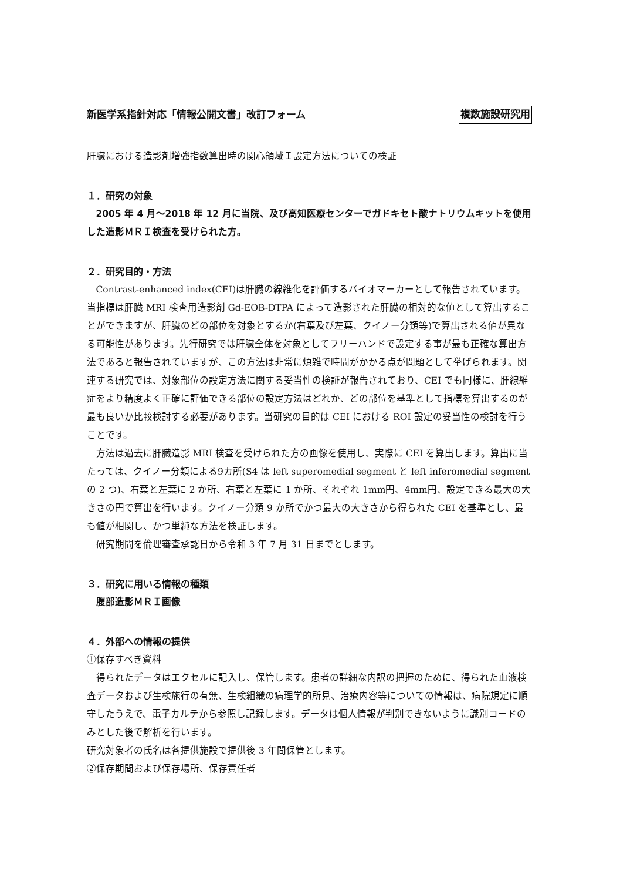新医学系指針対応「情報公開文書」改訂フォーム 複数施設研究用
肝臓における造影剤増強指数算出時の関心領域Ｉ設定方法についての検証
１．研究の対象
2005 年 4 月～2018 年 12 月に当院、及び高知医療センターでガドキセト酸ナトリウムキットを使用した造影ＭＲＩ検査を受けられた方。
２．研究目的・方法
Contrast-enhanced index(CEI)は肝臓の線維化を評価するバイオマーカーとして報告されています。当指標は肝臓 MRI 検査用造影剤 Gd-EOB-DTPA によって造影された肝臓の相対的な値として算出することができますが、肝臓のどの部位を対象とするか(右葉及び左葉、クイノー分類等)で算出される値が異なる可能性があります。先行研究では肝臓全体を対象としてフリーハンドで設定する事が最も正確な算出方法であると報告されていますが、この方法は非常に煩雑で時間がかかる点が問題として挙げられます。関連する研究では、対象部位の設定方法に関する妥当性の検証が報告されており、CEI でも同様に、肝線維症をより精度よく正確に評価できる部位の設定方法はどれか、どの部位を基準として指標を算出するのが最も良いか比較検討する必要があります。当研究の目的は CEI における ROI 設定の妥当性の検討を行うことです。
方法は過去に肝臓造影 MRI 検査を受けられた方の画像を使用し、実際に CEI を算出します。算出に当たっては、クイノー分類による9カ所(S4 は left superomedial segment と left inferomedial segment の 2 つ)、右葉と左葉に 2 か所、右葉と左葉に 1 か所、それぞれ 1mm円、4mm円、設定できる最大の大きさの円で算出を行います。クイノー分類 9 か所でかつ最大の大きさから得られた CEI を基準とし、最も値が相関し、かつ単純な方法を検証します。
研究期間を倫理審査承認日から令和 3 年 7 月 31 日までとします。
３．研究に用いる情報の種類
腹部造影ＭＲＩ画像
４．外部への情報の提供
①保存すべき資料
得られたデータはエクセルに記入し、保管します。患者の詳細な内訳の把握のために、得られた血液検査データおよび生検施行の有無、生検組織の病理学的所見、治療内容等についての情報は、病院規定に順守したうえで、電子カルテから参照し記録します。データは個人情報が判別できないように識別コードのみとした後で解析を行います。
研究対象者の氏名は各提供施設で提供後 3 年間保管とします。
②保存期間および保存場所、保存責任者